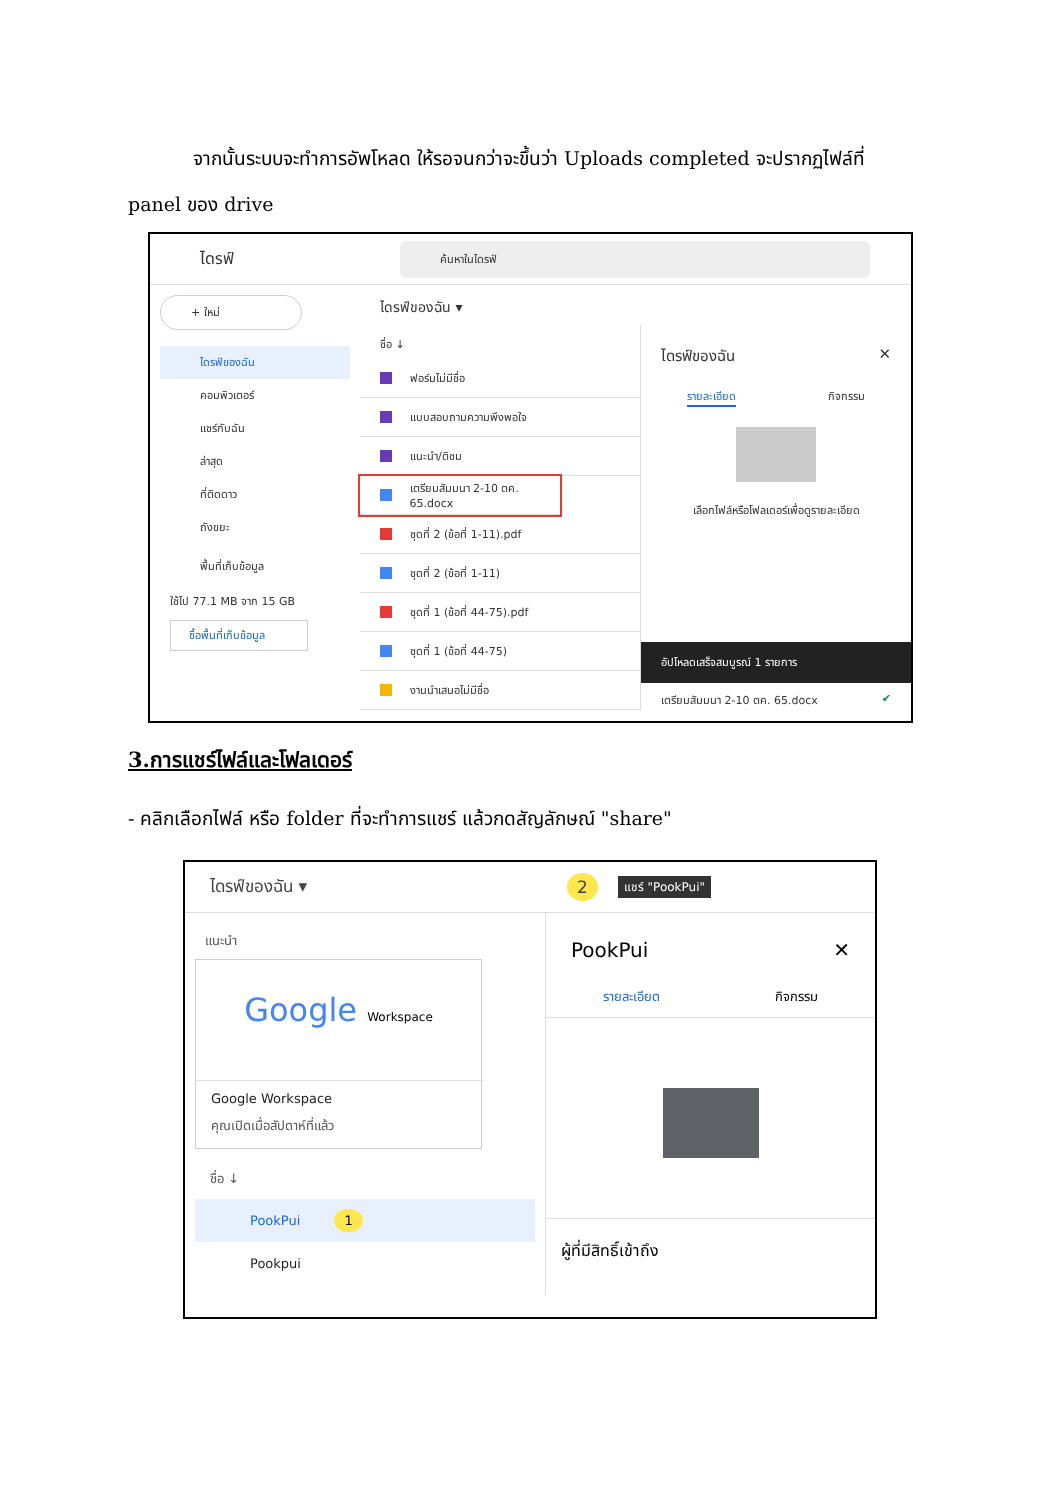จากนั้นระบบจะทำการอัพโหลด ให้รอจนกว่าจะขึ้นว่า Uploads completed จะปรากฏไฟล์ที่ panel ของ drive
ไดรฟ์ ค้นหาในไดรฟ์
+ ใหม่
ไดรฟ์ของฉัน
คอมพิวเตอร์
แชร์กับฉัน
ล่าสุด
ที่ติดดาว
ถังขยะ
พื้นที่เก็บข้อมูล
ใช้ไป 77.1 MB จาก 15 GB
ซื้อพื้นที่เก็บข้อมูล
ไดรฟ์ของฉัน ▾
ชื่อ ↓
ฟอร์มไม่มีชื่อ
แบบสอบถามความพึงพอใจ
แนะนำ/ติชม
เตรียมสัมมนา 2-10 ตค. 65.docx
ชุดที่ 2 (ข้อที่ 1-11).pdf
ชุดที่ 2 (ข้อที่ 1-11)
ชุดที่ 1 (ข้อที่ 44-75).pdf
ชุดที่ 1 (ข้อที่ 44-75)
งานนำเสนอไม่มีชื่อ
ไดรฟ์ของฉัน ✕
รายละเอียด กิจกรรม
เลือกไฟล์หรือโฟลเดอร์เพื่อดูรายละเอียด
อัปโหลดเสร็จสมบูรณ์ 1 รายการ
เตรียมสัมมนา 2-10 ตค. 65.docx ✔
3.การแชร์ไฟล์และโฟลเดอร์
- คลิกเลือกไฟล์ หรือ folder ที่จะทำการแชร์ แล้วกดสัญลักษณ์ "share"
ไดรฟ์ของฉัน ▾ 2 แชร์ "PookPui"
แนะนำ
Google Workspace
Google Workspace
คุณเปิดเมื่อสัปดาห์ที่แล้ว
ชื่อ ↓
PookPui 1
Pookpui
PookPui ✕
รายละเอียด กิจกรรม
ผู้ที่มีสิทธิ์เข้าถึง